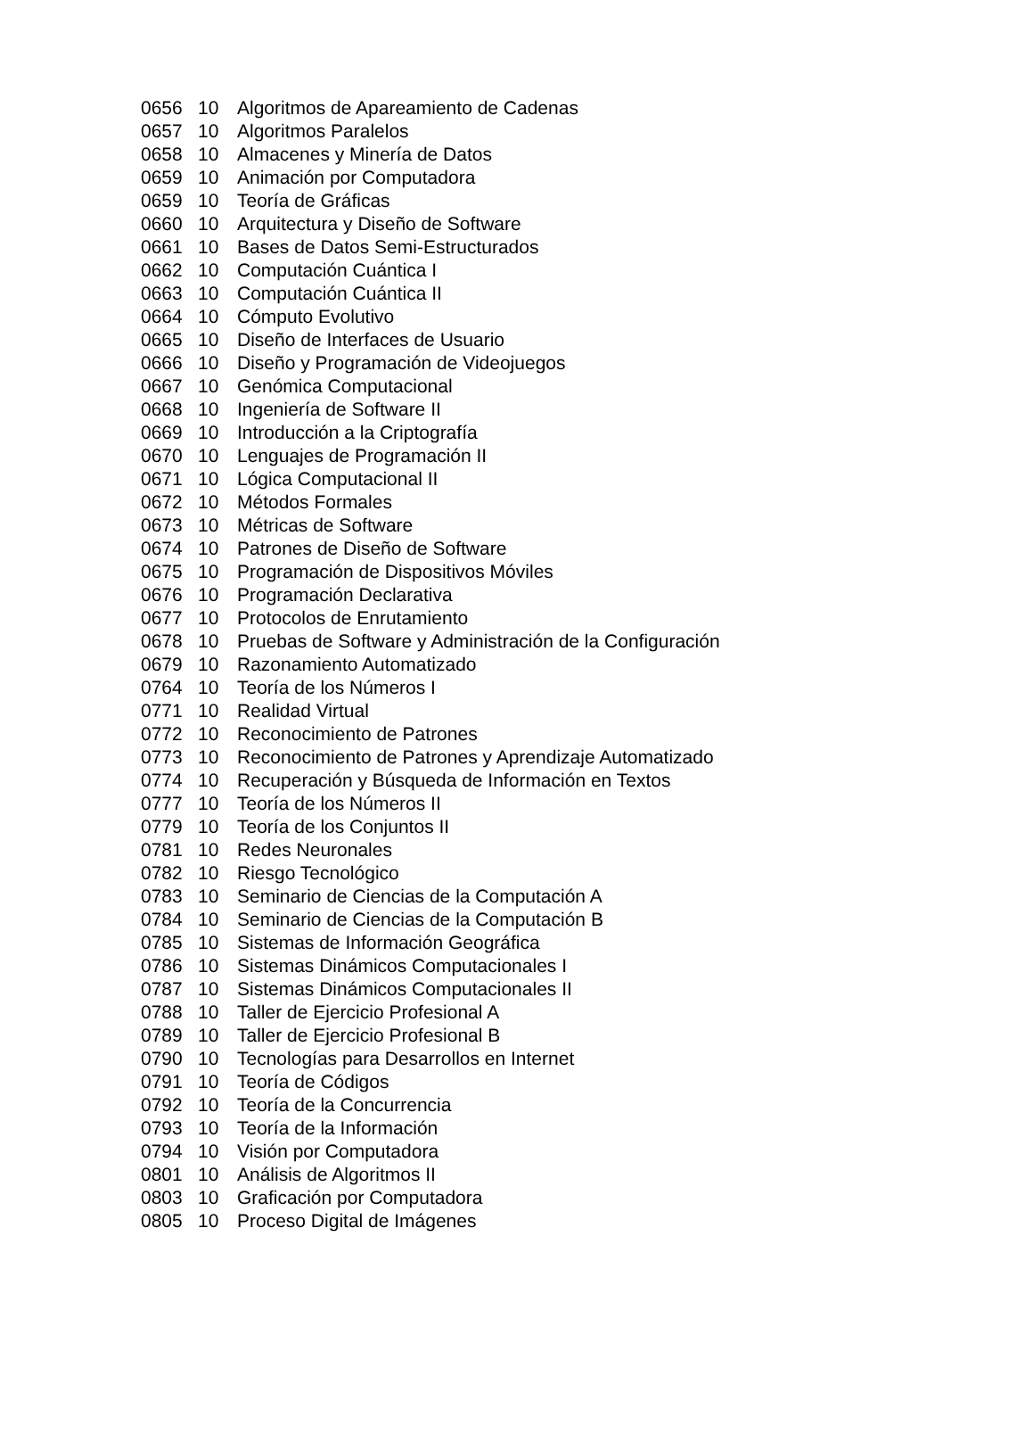| 0656 | 10 | Algoritmos de Apareamiento de Cadenas |
| 0657 | 10 | Algoritmos Paralelos |
| 0658 | 10 | Almacenes y Minería de Datos |
| 0659 | 10 | Animación por Computadora |
| 0659 | 10 | Teoría de Gráficas |
| 0660 | 10 | Arquitectura y Diseño de Software |
| 0661 | 10 | Bases de Datos Semi-Estructurados |
| 0662 | 10 | Computación Cuántica I |
| 0663 | 10 | Computación Cuántica II |
| 0664 | 10 | Cómputo Evolutivo |
| 0665 | 10 | Diseño de Interfaces de Usuario |
| 0666 | 10 | Diseño y Programación de Videojuegos |
| 0667 | 10 | Genómica Computacional |
| 0668 | 10 | Ingeniería de Software II |
| 0669 | 10 | Introducción a la Criptografía |
| 0670 | 10 | Lenguajes de Programación II |
| 0671 | 10 | Lógica Computacional II |
| 0672 | 10 | Métodos Formales |
| 0673 | 10 | Métricas de Software |
| 0674 | 10 | Patrones de Diseño de Software |
| 0675 | 10 | Programación de Dispositivos Móviles |
| 0676 | 10 | Programación Declarativa |
| 0677 | 10 | Protocolos de Enrutamiento |
| 0678 | 10 | Pruebas de Software y Administración de la Configuración |
| 0679 | 10 | Razonamiento Automatizado |
| 0764 | 10 | Teoría de los Números I |
| 0771 | 10 | Realidad Virtual |
| 0772 | 10 | Reconocimiento de Patrones |
| 0773 | 10 | Reconocimiento de Patrones y Aprendizaje Automatizado |
| 0774 | 10 | Recuperación y Búsqueda de Información en Textos |
| 0777 | 10 | Teoría de los Números II |
| 0779 | 10 | Teoría de los Conjuntos II |
| 0781 | 10 | Redes Neuronales |
| 0782 | 10 | Riesgo Tecnológico |
| 0783 | 10 | Seminario de Ciencias de la Computación A |
| 0784 | 10 | Seminario de Ciencias de la Computación B |
| 0785 | 10 | Sistemas de Información Geográfica |
| 0786 | 10 | Sistemas Dinámicos Computacionales I |
| 0787 | 10 | Sistemas Dinámicos Computacionales II |
| 0788 | 10 | Taller de Ejercicio Profesional A |
| 0789 | 10 | Taller de Ejercicio Profesional B |
| 0790 | 10 | Tecnologías para Desarrollos en Internet |
| 0791 | 10 | Teoría de Códigos |
| 0792 | 10 | Teoría de la Concurrencia |
| 0793 | 10 | Teoría de la Información |
| 0794 | 10 | Visión por Computadora |
| 0801 | 10 | Análisis de Algoritmos II |
| 0803 | 10 | Graficación por Computadora |
| 0805 | 10 | Proceso Digital de Imágenes |